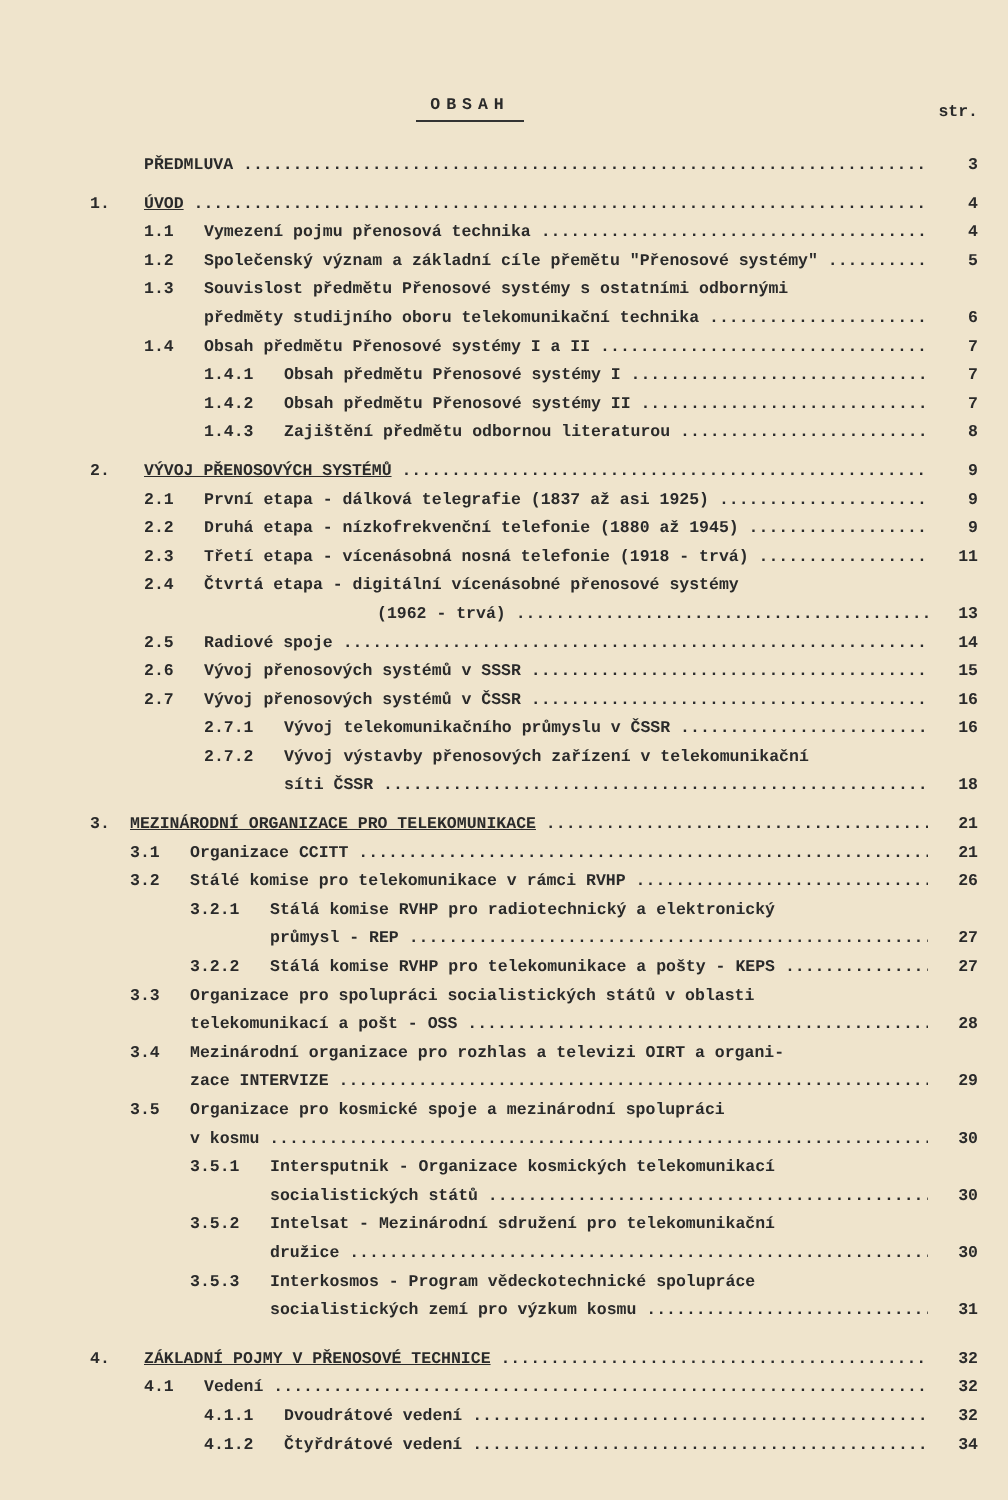OBSAH
str.
PŘEDMLUVA 3
1. ÚVOD 4
1.1 Vymezení pojmu přenosová technika 4
1.2 Společenský význam a základní cíle přemětu "Přenosové systémy" 5
1.3 Souvislost předmětu Přenosové systémy s ostatními odbornými
předměty studijního oboru telekomunikační technika 6
1.4 Obsah předmětu Přenosové systémy I a II 7
1.4.1 Obsah předmětu Přenosové systémy I 7
1.4.2 Obsah předmětu Přenosové systémy II 7
1.4.3 Zajištění předmětu odbornou literaturou 8
2. VÝVOJ PŘENOSOVÝCH SYSTÉMŮ 9
2.1 První etapa - dálková telegrafie (1837 až asi 1925) 9
2.2 Druhá etapa - nízkofrekvenční telefonie (1880 až 1945) 9
2.3 Třetí etapa - vícenásobná nosná telefonie (1918 - trvá) 11
2.4 Čtvrtá etapa - digitální vícenásobné přenosové systémy
(1962 - trvá) 13
2.5 Radiové spoje 14
2.6 Vývoj přenosových systémů v SSSR 15
2.7 Vývoj přenosových systémů v ČSSR 16
2.7.1 Vývoj telekomunikačního průmyslu v ČSSR 16
2.7.2 Vývoj výstavby přenosových zařízení v telekomunikační
síti ČSSR 18
3. MEZINÁRODNÍ ORGANIZACE PRO TELEKOMUNIKACE 21
3.1 Organizace CCITT 21
3.2 Stálé komise pro telekomunikace v rámci RVHP 26
3.2.1 Stálá komise RVHP pro radiotechnický a elektronický
průmysl - REP 27
3.2.2 Stálá komise RVHP pro telekomunikace a pošty - KEPS 27
3.3 Organizace pro spolupráci socialistických států v oblasti
telekomunikací a pošt - OSS 28
3.4 Mezinárodní organizace pro rozhlas a televizi OIRT a organi-
zace INTERVIZE 29
3.5 Organizace pro kosmické spoje a mezinárodní spolupráci
v kosmu 30
3.5.1 Intersputnik - Organizace kosmických telekomunikací
socialistických států 30
3.5.2 Intelsat - Mezinárodní sdružení pro telekomunikační
družice 30
3.5.3 Interkosmos - Program vědeckotechnické spolupráce
socialistických zemí pro výzkum kosmu 31
4. ZÁKLADNÍ POJMY V PŘENOSOVÉ TECHNICE 32
4.1 Vedení 32
4.1.1 Dvoudrátové vedení 32
4.1.2 Čtyřdrátové vedení 34